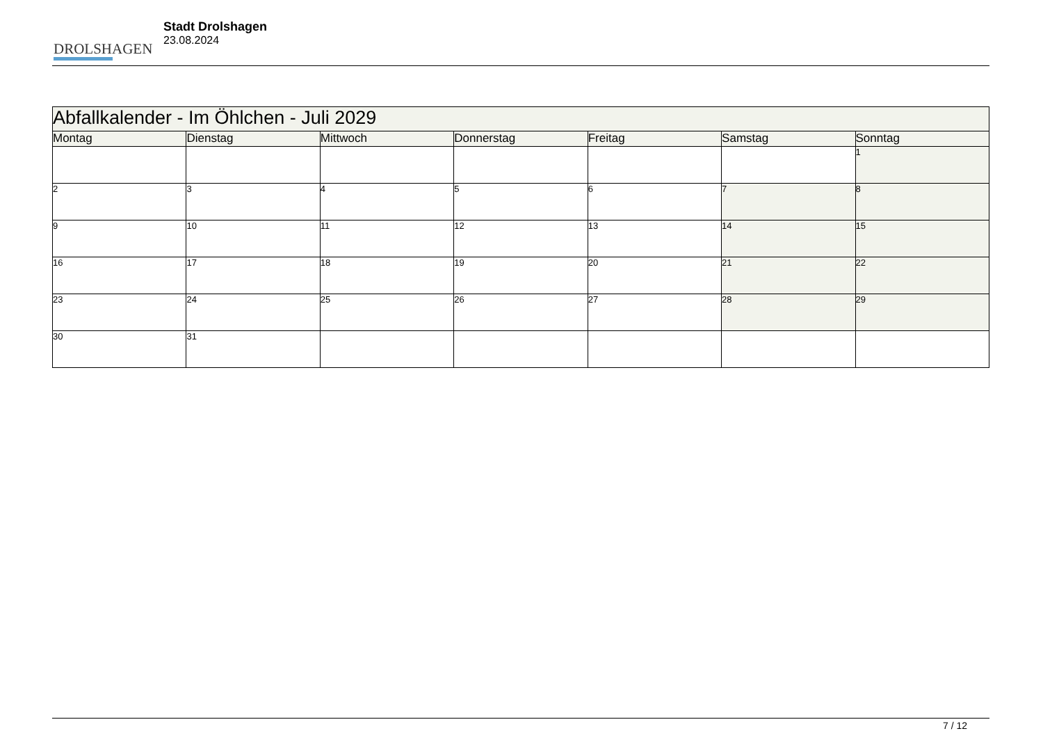DROLSHAGEN
Stadt Drolshagen
23.08.2024
| Abfallkalender - Im Öhlchen - Juli 2029 | | | | | | |
| Montag | Dienstag | Mittwoch | Donnerstag | Freitag | Samstag | Sonntag |
| | | | | | | 1 |
| 2 | 3 | 4 | 5 | 6 | 7 | 8 |
| 9 | 10 | 11 | 12 | 13 | 14 | 15 |
| 16 | 17 | 18 | 19 | 20 | 21 | 22 |
| 23 | 24 | 25 | 26 | 27 | 28 | 29 |
| 30 | 31 | | | | | |
7 / 12